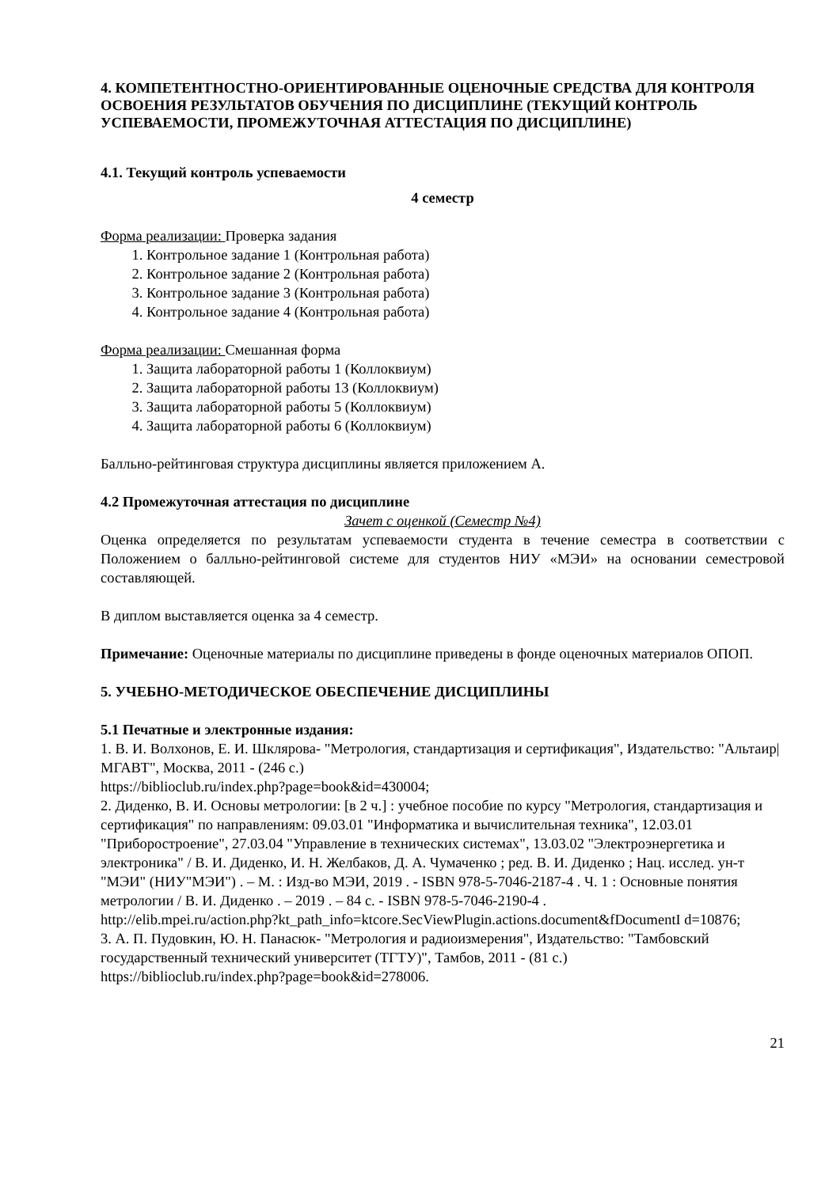4. КОМПЕТЕНТНОСТНО-ОРИЕНТИРОВАННЫЕ ОЦЕНОЧНЫЕ СРЕДСТВА ДЛЯ КОНТРОЛЯ ОСВОЕНИЯ РЕЗУЛЬТАТОВ ОБУЧЕНИЯ ПО ДИСЦИПЛИНЕ (ТЕКУЩИЙ КОНТРОЛЬ УСПЕВАЕМОСТИ, ПРОМЕЖУТОЧНАЯ АТТЕСТАЦИЯ ПО ДИСЦИПЛИНЕ)
4.1. Текущий контроль успеваемости
4 семестр
Форма реализации: Проверка задания
1. Контрольное задание 1 (Контрольная работа)
2. Контрольное задание 2 (Контрольная работа)
3. Контрольное задание 3 (Контрольная работа)
4. Контрольное задание 4 (Контрольная работа)
Форма реализации: Смешанная форма
1. Защита лабораторной работы 1 (Коллоквиум)
2. Защита лабораторной работы 13 (Коллоквиум)
3. Защита лабораторной работы 5 (Коллоквиум)
4. Защита лабораторной работы 6 (Коллоквиум)
Балльно-рейтинговая структура дисциплины является приложением А.
4.2 Промежуточная аттестация по дисциплине
Зачет с оценкой (Семестр №4)
Оценка определяется по результатам успеваемости студента в течение семестра в соответствии с Положением о балльно-рейтинговой системе для студентов НИУ «МЭИ» на основании семестровой составляющей.
В диплом выставляется оценка за 4 семестр.
Примечание: Оценочные материалы по дисциплине приведены в фонде оценочных материалов ОПОП.
5. УЧЕБНО-МЕТОДИЧЕСКОЕ ОБЕСПЕЧЕНИЕ ДИСЦИПЛИНЫ
5.1 Печатные и электронные издания:
1. В. И. Волхонов, Е. И. Шклярова- "Метрология, стандартизация и сертификация", Издательство: "Альтаир|МГАВТ", Москва, 2011 - (246 с.)
https://biblioclub.ru/index.php?page=book&id=430004;
2. Диденко, В. И. Основы метрологии: [в 2 ч.] : учебное пособие по курсу "Метрология, стандартизация и сертификация" по направлениям: 09.03.01 "Информатика и вычислительная техника", 12.03.01 "Приборостроение", 27.03.04 "Управление в технических системах", 13.03.02 "Электроэнергетика и электроника" / В. И. Диденко, И. Н. Желбаков, Д. А. Чумаченко ; ред. В. И. Диденко ; Нац. исслед. ун-т "МЭИ" (НИУ"МЭИ") . – М. : Изд-во МЭИ, 2019 . - ISBN 978-5-7046-2187-4 . Ч. 1 : Основные понятия метрологии / В. И. Диденко . – 2019 . – 84 с. - ISBN 978-5-7046-2190-4 .
http://elib.mpei.ru/action.php?kt_path_info=ktcore.SecViewPlugin.actions.document&fDocumentI d=10876;
3. А. П. Пудовкин, Ю. Н. Панасюк- "Метрология и радиоизмерения", Издательство: "Тамбовский государственный технический университет (ТГТУ)", Тамбов, 2011 - (81 с.)
https://biblioclub.ru/index.php?page=book&id=278006.
21